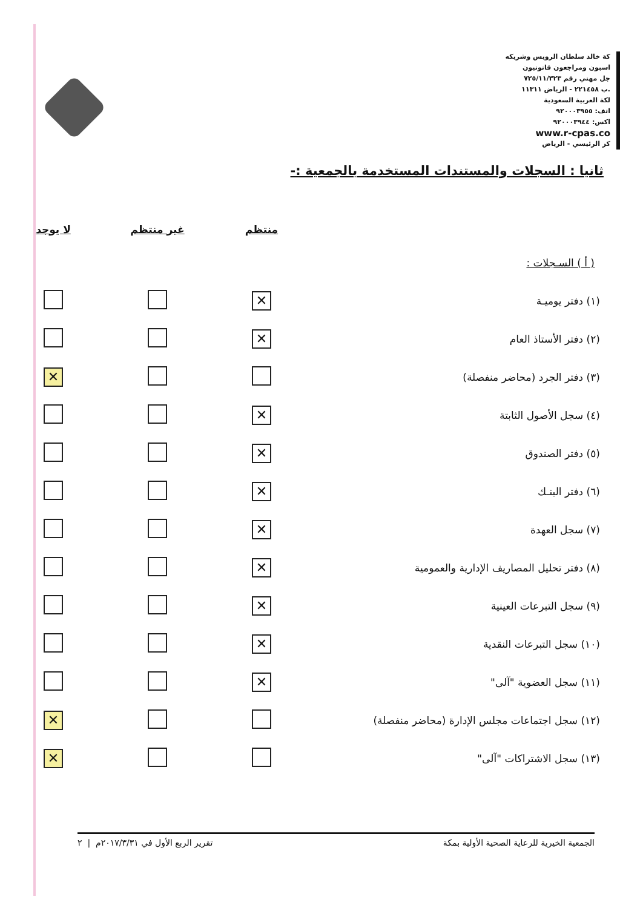كة خالد سلطان الرويس وشريكه
اسبون ومراجعون قانونيون
جل مهني رقم ٧٢٥/١١/٣٢٣
.ب ٢٢١٤٥٨ - الرياض ١١٣١١
لكة العربية السعودية
اتف: ٩٢٠٠٠٣٩٥٥
اكس: ٩٢٠٠٠٣٩٤٤
www.r-cpas.co
كز الرئيسي - الرياض
ثانيا : السجلات والمستندات المستخدمة بالجمعية :-
| | منتظم | غير منتظم | لا يوجد |
| --- | --- | --- | --- |
| ( أ ) السـجلات : | | | |
| (١) دفتر يوميـة | ✕ | | |
| (٢) دفتر الأستاذ العام | ✕ | | |
| (٣) دفتر الجرد (محاضر منفصلة) | | | ✕ |
| (٤) سجل الأصول الثابتة | ✕ | | |
| (٥) دفتر الصندوق | ✕ | | |
| (٦) دفتر البنـك | ✕ | | |
| (٧) سجل العهدة | ✕ | | |
| (٨) دفتر تحليل المصاريف الإدارية والعمومية | ✕ | | |
| (٩) سجل التبرعات العينية | ✕ | | |
| (١٠) سجل التبرعات النقدية | ✕ | | |
| (١١) سجل العضوية "آلى" | ✕ | | |
| (١٢) سجل اجتماعات مجلس الإدارة (محاضر منفصلة) | | | ✕ |
| (١٣) سجل الاشتراكات "آلى" | | | ✕ |
الجمعية الخيرية للرعاية الصحية الأولية بمكة تقرير الربع الأول في ٢٠١٧/٣/٣١م | ٢